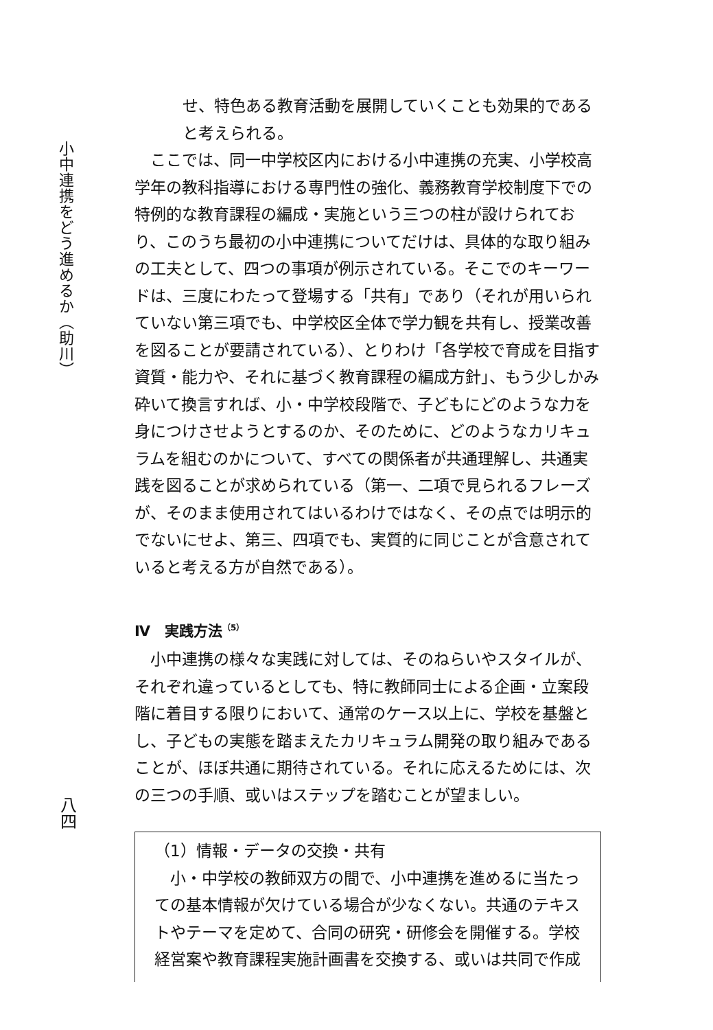小中連携をどう進めるか（助川）
八四
せ、特色ある教育活動を展開していくことも効果的であると考えられる。
　ここでは、同一中学校区内における小中連携の充実、小学校高学年の教科指導における専門性の強化、義務教育学校制度下での特例的な教育課程の編成・実施という三つの柱が設けられており、このうち最初の小中連携についてだけは、具体的な取り組みの工夫として、四つの事項が例示されている。そこでのキーワードは、三度にわたって登場する「共有」であり（それが用いられていない第三項でも、中学校区全体で学力観を共有し、授業改善を図ることが要請されている）、とりわけ「各学校で育成を目指す資質・能力や、それに基づく教育課程の編成方針」、もう少しかみ砕いて換言すれば、小・中学校段階で、子どもにどのような力を身につけさせようとするのか、そのために、どのようなカリキュラムを組むのかについて、すべての関係者が共通理解し、共通実践を図ることが求められている（第一、二項で見られるフレーズが、そのまま使用されてはいるわけではなく、その点では明示的でないにせよ、第三、四項でも、実質的に同じことが含意されていると考える方が自然である）。
Ⅳ　実践方法<sup>（5）</sup>
　小中連携の様々な実践に対しては、そのねらいやスタイルが、それぞれ違っているとしても、特に教師同士による企画・立案段階に着目する限りにおいて、通常のケース以上に、学校を基盤とし、子どもの実態を踏まえたカリキュラム開発の取り組みであることが、ほぼ共通に期待されている。それに応えるためには、次の三つの手順、或いはステップを踏むことが望ましい。
（1）情報・データの交換・共有
　小・中学校の教師双方の間で、小中連携を進めるに当たっての基本情報が欠けている場合が少なくない。共通のテキストやテーマを定めて、合同の研究・研修会を開催する。学校経営案や教育課程実施計画書を交換する、或いは共同で作成